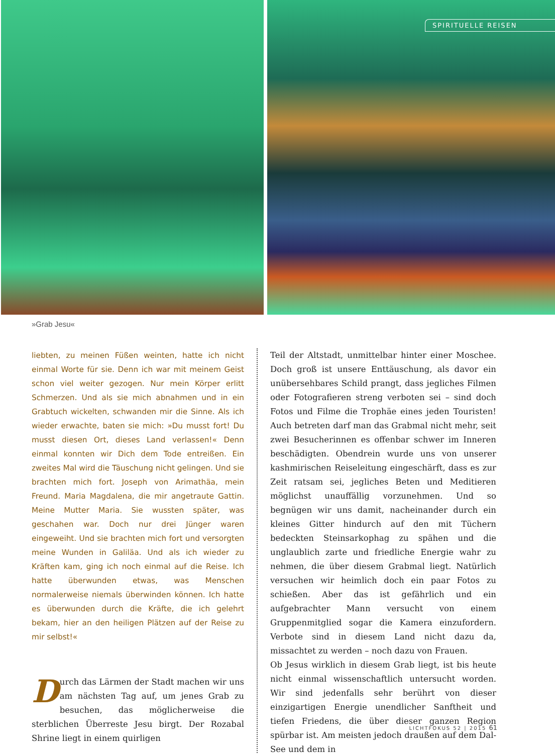SPIRITUELLE REISEN
»Grab Jesu«
liebten, zu meinen Füßen weinten, hatte ich nicht einmal Worte für sie. Denn ich war mit meinem Geist schon viel weiter gezogen. Nur mein Körper erlitt Schmerzen. Und als sie mich abnahmen und in ein Grabtuch wickelten, schwanden mir die Sinne. Als ich wieder erwachte, baten sie mich: »Du musst fort! Du musst diesen Ort, dieses Land verlassen!« Denn einmal konnten wir Dich dem Tode entreißen. Ein zweites Mal wird die Täuschung nicht gelingen. Und sie brachten mich fort. Joseph von Arimathäa, mein Freund. Maria Magdalena, die mir angetraute Gattin. Meine Mutter Maria. Sie wussten später, was geschahen war. Doch nur drei Jünger waren eingeweiht. Und sie brachten mich fort und versorgten meine Wunden in Galiläa. Und als ich wieder zu Kräften kam, ging ich noch einmal auf die Reise. Ich hatte überwunden etwas, was Menschen normalerweise niemals überwinden können. Ich hatte es überwunden durch die Kräfte, die ich gelehrt bekam, hier an den heiligen Plätzen auf der Reise zu mir selbst!«
Durch das Lärmen der Stadt machen wir uns am nächsten Tag auf, um jenes Grab zu besuchen, das möglicherweise die sterblichen Überreste Jesu birgt. Der Rozabal Shrine liegt in einem quirligen
Teil der Altstadt, unmittelbar hinter einer Moschee. Doch groß ist unsere Enttäuschung, als davor ein unübersehbares Schild prangt, dass jegliches Filmen oder Fotografieren streng verboten sei – sind doch Fotos und Filme die Trophäe eines jeden Touristen! Auch betreten darf man das Grabmal nicht mehr, seit zwei Besucherinnen es offenbar schwer im Inneren beschädigten. Obendrein wurde uns von unserer kashmirischen Reiseleitung eingeschärft, dass es zur Zeit ratsam sei, jegliches Beten und Meditieren möglichst unauffällig vorzunehmen. Und so begnügen wir uns damit, nacheinander durch ein kleines Gitter hindurch auf den mit Tüchern bedeckten Steinsarkophag zu spähen und die unglaublich zarte und friedliche Energie wahr zu nehmen, die über diesem Grabmal liegt. Natürlich versuchen wir heimlich doch ein paar Fotos zu schießen. Aber das ist gefährlich und ein aufgebrachter Mann versucht von einem Gruppenmitglied sogar die Kamera einzufordern. Verbote sind in diesem Land nicht dazu da, missachtet zu werden – noch dazu von Frauen.
Ob Jesus wirklich in diesem Grab liegt, ist bis heute nicht einmal wissenschaftlich untersucht worden. Wir sind jedenfalls sehr berührt von dieser einzigartigen Energie unendlicher Sanftheit und tiefen Friedens, die über dieser ganzen Region spürbar ist. Am meisten jedoch draußen auf dem Dal-See und dem in
LICHTFOKUS 52 | 2015 61